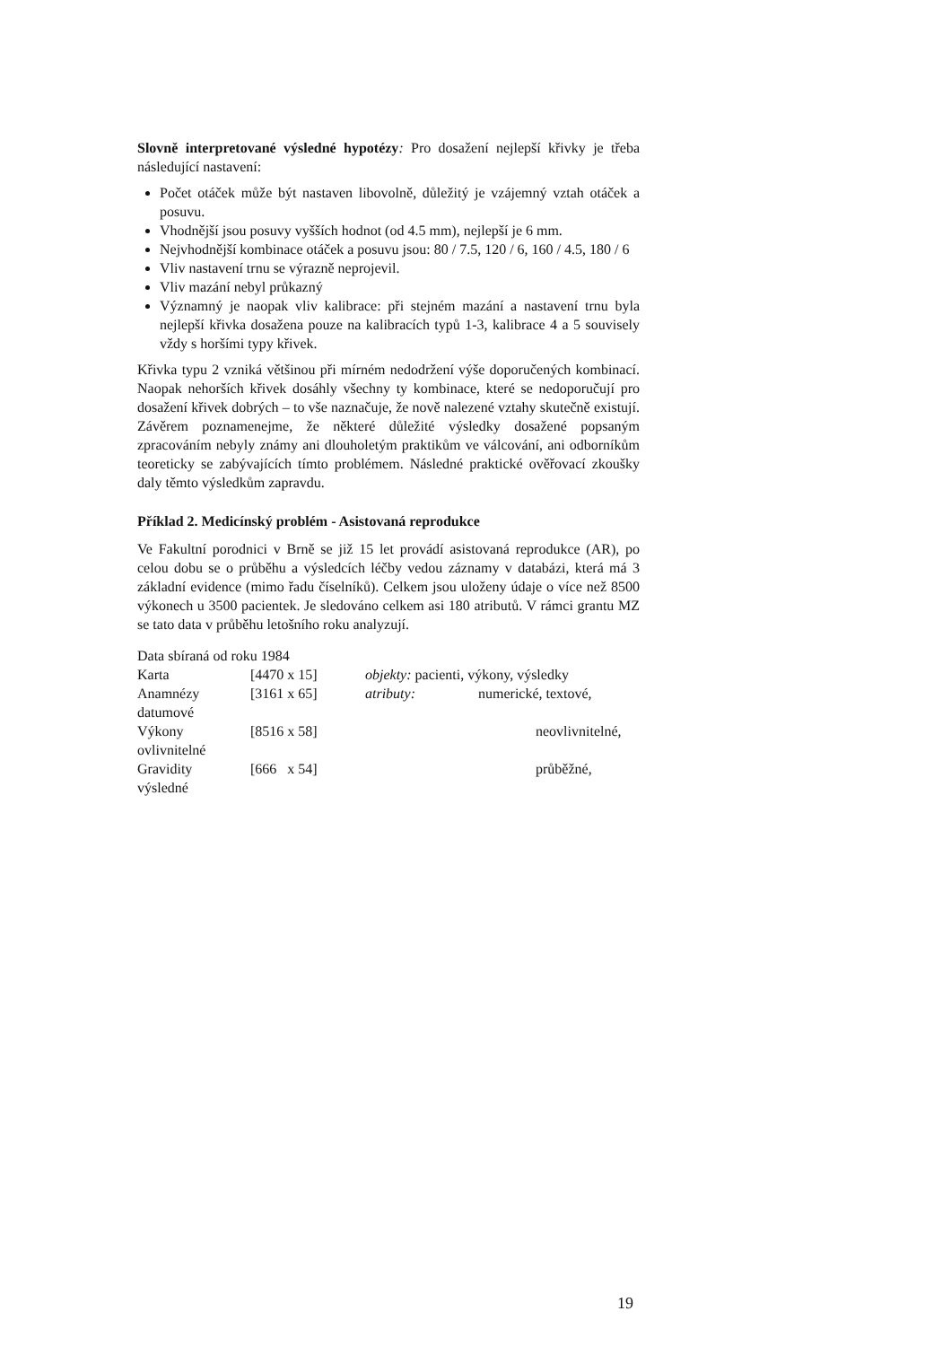Slovně interpretované výsledné hypotézy: Pro dosažení nejlepší křivky je třeba následující nastavení:
Počet otáček může být nastaven libovolně, důležitý je vzájemný vztah otáček a posuvu.
Vhodnější jsou posuvy vyšších hodnot (od 4.5 mm), nejlepší je 6 mm.
Nejvhodnější kombinace otáček a posuvu jsou: 80 / 7.5, 120 / 6, 160 / 4.5, 180 / 6
Vliv nastavení trnu se výrazně neprojevil.
Vliv mazání nebyl průkazný
Významný je naopak vliv kalibrace: při stejném mazání a nastavení trnu byla nejlepší křivka dosažena pouze na kalibracích typů 1-3, kalibrace 4 a 5 souvisely vždy s horšími typy křivek.
Křivka typu 2 vzniká většinou při mírném nedodržení výše doporučených kombinací. Naopak nehorších křivek dosáhly všechny ty kombinace, které se nedoporučují pro dosažení křivek dobrých – to vše naznačuje, že nově nalezené vztahy skutečně existují. Závěrem poznamenejme, že některé důležité výsledky dosažené popsaným zpracováním nebyly známy ani dlouholetým praktikům ve válcování, ani odborníkům teoreticky se zabývajících tímto problémem. Následné praktické ověřovací zkoušky daly těmto výsledkům zapravdu.
Příklad 2. Medicínský problém - Asistovaná reprodukce
Ve Fakultní porodnici v Brně se již 15 let provádí asistovaná reprodukce (AR), po celou dobu se o průběhu a výsledcích léčby vedou záznamy v databázi, která má 3 základní evidence (mimo řadu číselníků). Celkem jsou uloženy údaje o více než 8500 výkonech u 3500 pacientek. Je sledováno celkem asi 180 atributů. V rámci grantu MZ se tato data v průběhu letošního roku analyzují.
Data sbíraná od roku 1984
Karta [4470 x 15] objekty: pacienti, výkony, výsledky
Anamnézy [3161 x 65] atributy: numerické, textové,
datumové
Výkony [8516 x 58] neovlivnitelné,
ovlivnitelné
Gravidity [666 x 54] průběžné,
výsledné
19